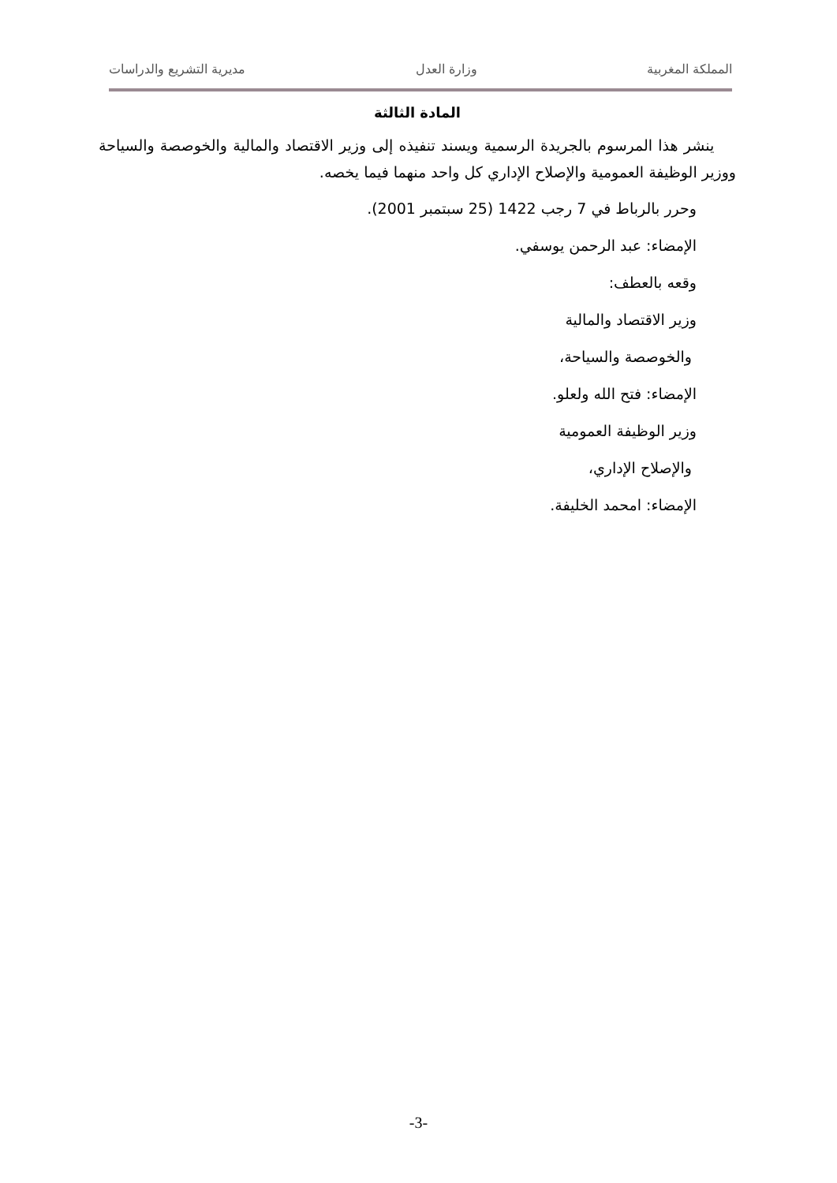المملكة المغربية وزارة العدل مديرية التشريع والدراسات
المادة الثالثة
ينشر هذا المرسوم بالجريدة الرسمية ويسند تنفيذه إلى وزير الاقتصاد والمالية والخوصصة والسياحة ووزير الوظيفة العمومية والإصلاح الإداري كل واحد منهما فيما يخصه.
وحرر بالرباط في 7 رجب 1422 (25 سبتمبر 2001).
الإمضاء: عبد الرحمن يوسفي.
وقعه بالعطف:
وزير الاقتصاد والمالية
والخوصصة والسياحة،
الإمضاء: فتح الله ولعلو.
وزير الوظيفة العمومية
والإصلاح الإداري،
الإمضاء: امحمد الخليفة.
-3-